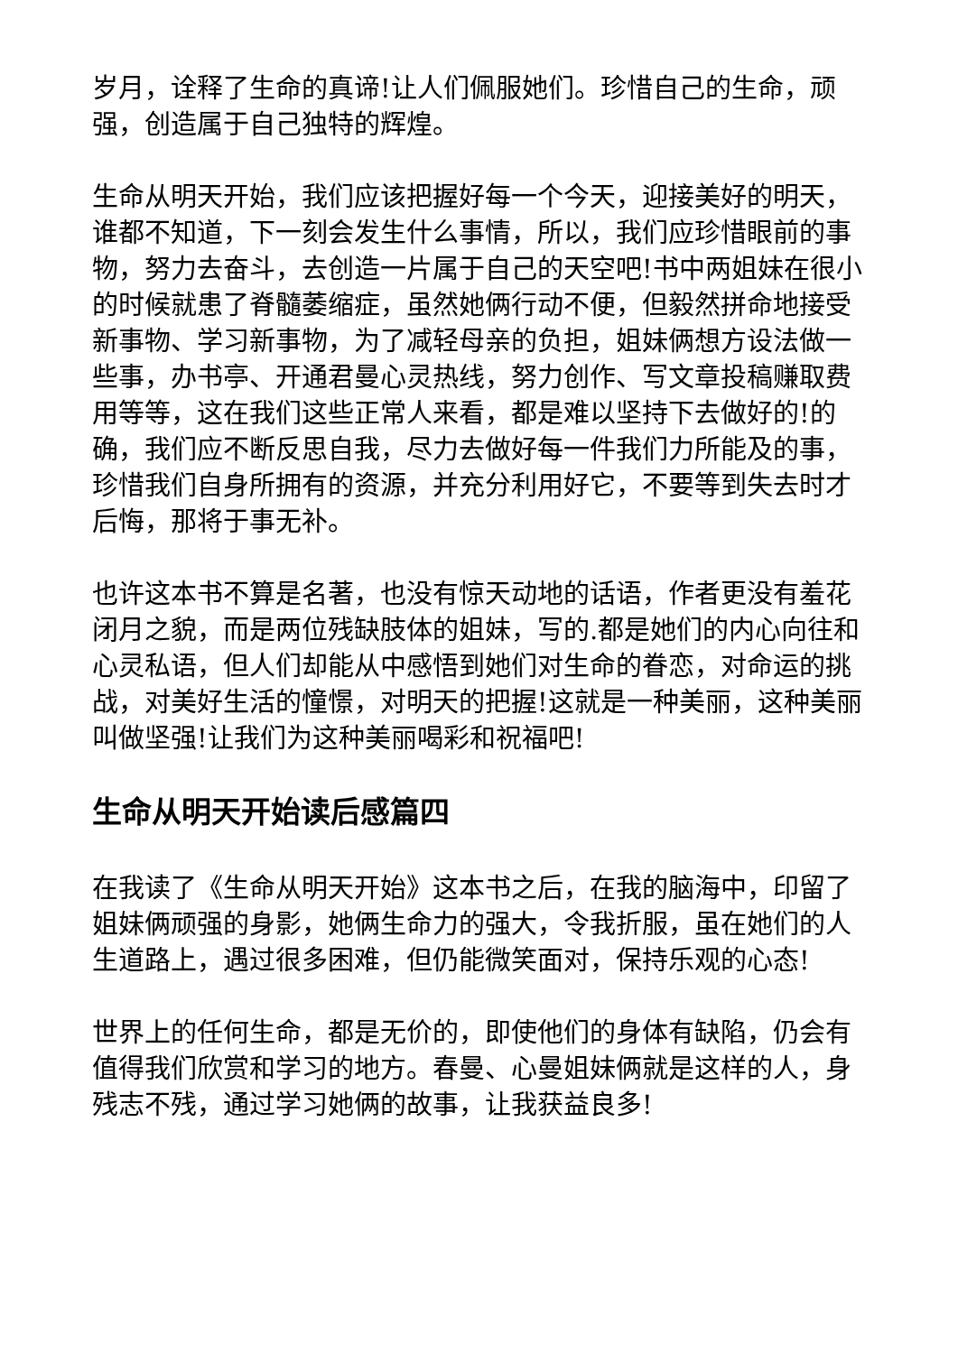岁月，诠释了生命的真谛!让人们佩服她们。珍惜自己的生命，顽强，创造属于自己独特的辉煌。
生命从明天开始，我们应该把握好每一个今天，迎接美好的明天，谁都不知道，下一刻会发生什么事情，所以，我们应珍惜眼前的事物，努力去奋斗，去创造一片属于自己的天空吧!书中两姐妹在很小的时候就患了脊髓萎缩症，虽然她俩行动不便，但毅然拼命地接受新事物、学习新事物，为了减轻母亲的负担，姐妹俩想方设法做一些事，办书亭、开通君曼心灵热线，努力创作、写文章投稿赚取费用等等，这在我们这些正常人来看，都是难以坚持下去做好的!的确，我们应不断反思自我，尽力去做好每一件我们力所能及的事，珍惜我们自身所拥有的资源，并充分利用好它，不要等到失去时才后悔，那将于事无补。
也许这本书不算是名著，也没有惊天动地的话语，作者更没有羞花闭月之貌，而是两位残缺肢体的姐妹，写的.都是她们的内心向往和心灵私语，但人们却能从中感悟到她们对生命的眷恋，对命运的挑战，对美好生活的憧憬，对明天的把握!这就是一种美丽，这种美丽叫做坚强!让我们为这种美丽喝彩和祝福吧!
生命从明天开始读后感篇四
在我读了《生命从明天开始》这本书之后，在我的脑海中，印留了姐妹俩顽强的身影，她俩生命力的强大，令我折服，虽在她们的人生道路上，遇过很多困难，但仍能微笑面对，保持乐观的心态!
世界上的任何生命，都是无价的，即使他们的身体有缺陷，仍会有值得我们欣赏和学习的地方。春曼、心曼姐妹俩就是这样的人，身残志不残，通过学习她俩的故事，让我获益良多!